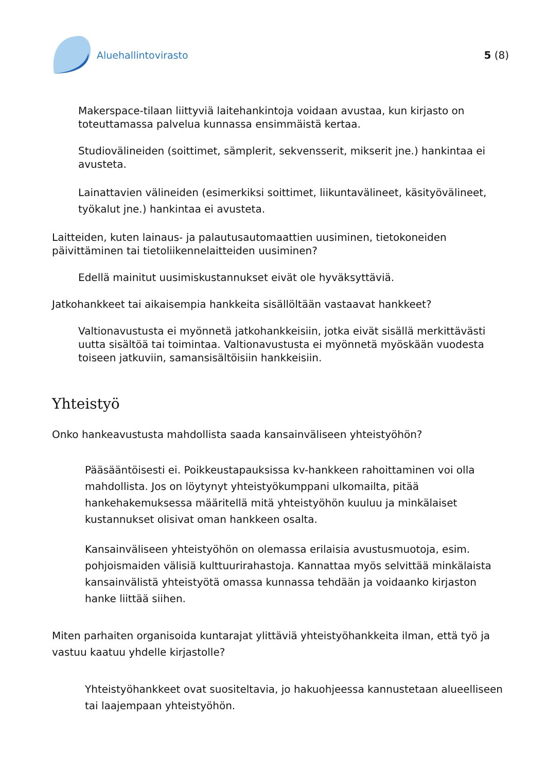Aluehallintovirasto 5 (8)
Makerspace-tilaan liittyviä laitehankintoja voidaan avustaa, kun kirjasto on toteuttamassa palvelua kunnassa ensimmäistä kertaa.
Studiovälineiden (soittimet, sämplerit, sekvensserit, mikserit jne.) hankintaa ei avusteta.
Lainattavien välineiden (esimerkiksi soittimet, liikuntavälineet, käsityövälineet, työkalut jne.) hankintaa ei avusteta.
Laitteiden, kuten lainaus- ja palautusautomaattien uusiminen, tietokoneiden päivittäminen tai tietoliikennelaitteiden uusiminen?
Edellä mainitut uusimiskustannukset eivät ole hyväksyttäviä.
Jatkohankkeet tai aikaisempia hankkeita sisällöltään vastaavat hankkeet?
Valtionavustusta ei myönnetä jatkohankkeisiin, jotka eivät sisällä merkittävästi uutta sisältöä tai toimintaa. Valtionavustusta ei myönnetä myöskään vuodesta toiseen jatkuviin, samansisältöisiin hankkeisiin.
Yhteistyö
Onko hankeavustusta mahdollista saada kansainväliseen yhteistyöhön?
Pääsääntöisesti ei. Poikkeustapauksissa kv-hankkeen rahoittaminen voi olla mahdollista. Jos on löytynyt yhteistyökumppani ulkomailta, pitää hankehakemuksessa määritellä mitä yhteistyöhön kuuluu ja minkälaiset kustannukset olisivat oman hankkeen osalta.
Kansainväliseen yhteistyöhön on olemassa erilaisia avustusmuotoja, esim. pohjoismaiden välisiä kulttuurirahastoja. Kannattaa myös selvittää minkälaista kansainvälistä yhteistyötä omassa kunnassa tehdään ja voidaanko kirjaston hanke liittää siihen.
Miten parhaiten organisoida kuntarajat ylittäviä yhteistyöhankkeita ilman, että työ ja vastuu kaatuu yhdelle kirjastolle?
Yhteistyöhankkeet ovat suositeltavia, jo hakuohjeessa kannustetaan alueelliseen tai laajempaan yhteistyöhön.